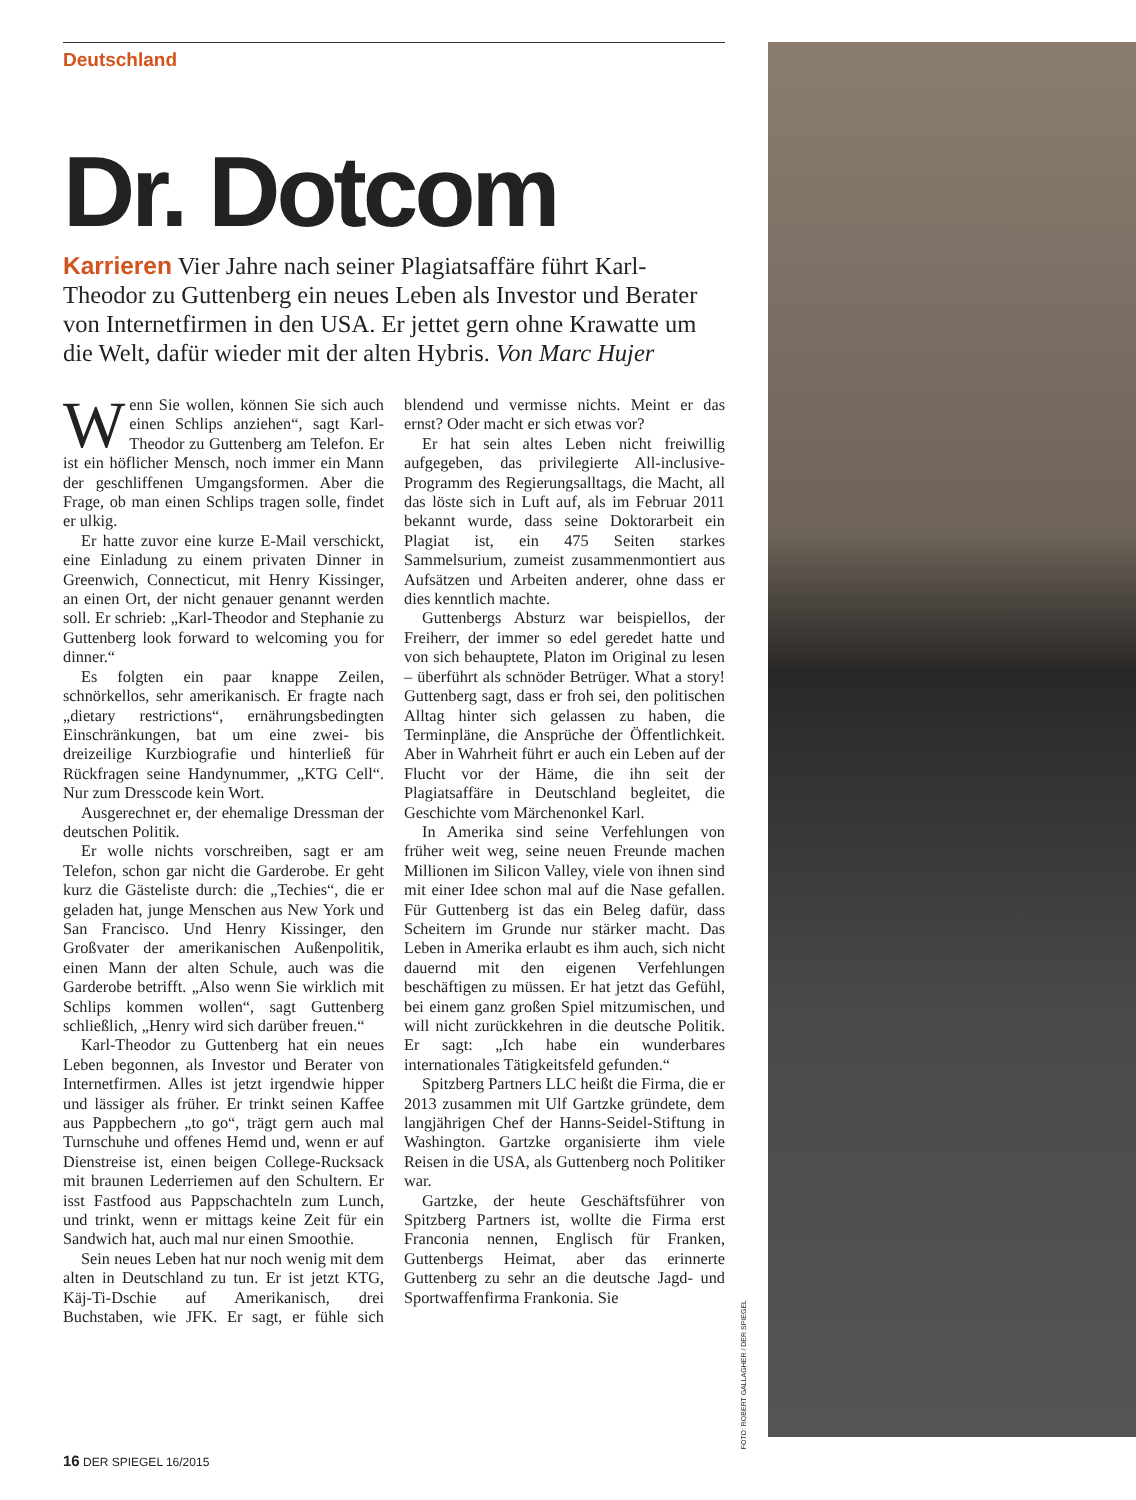Deutschland
Dr. Dotcom
Karrieren Vier Jahre nach seiner Plagiatsaffäre führt Karl-Theodor zu Guttenberg ein neues Leben als Investor und Berater von Internetfirmen in den USA. Er jettet gern ohne Krawatte um die Welt, dafür wieder mit der alten Hybris. Von Marc Hujer
Wenn Sie wollen, können Sie sich auch einen Schlips anziehen“, sagt Karl-Theodor zu Guttenberg am Telefon. Er ist ein höflicher Mensch, noch immer ein Mann der geschliffenen Umgangsformen. Aber die Frage, ob man einen Schlips tragen solle, findet er ulkig.
Er hatte zuvor eine kurze E-Mail verschickt, eine Einladung zu einem privaten Dinner in Greenwich, Connecticut, mit Henry Kissinger, an einen Ort, der nicht genauer genannt werden soll. Er schrieb: „Karl-Theodor and Stephanie zu Guttenberg look forward to welcoming you for dinner.“
Es folgten ein paar knappe Zeilen, schnörkellos, sehr amerikanisch. Er fragte nach „dietary restrictions“, ernährungsbedingten Einschränkungen, bat um eine zwei- bis dreizeilige Kurzbiografie und hinterließ für Rückfragen seine Handynummer, „KTG Cell“. Nur zum Dresscode kein Wort.
Ausgerechnet er, der ehemalige Dressman der deutschen Politik.
Er wolle nichts vorschreiben, sagt er am Telefon, schon gar nicht die Garderobe. Er geht kurz die Gästeliste durch: die „Techies“, die er geladen hat, junge Menschen aus New York und San Francisco. Und Henry Kissinger, den Großvater der amerikanischen Außenpolitik, einen Mann der alten Schule, auch was die Garderobe betrifft. „Also wenn Sie wirklich mit Schlips kommen wollen“, sagt Guttenberg schließlich, „Henry wird sich darüber freuen.“
Karl-Theodor zu Guttenberg hat ein neues Leben begonnen, als Investor und Berater von Internetfirmen. Alles ist jetzt irgendwie hipper und lässiger als früher. Er trinkt seinen Kaffee aus Pappbechern „to go“, trägt gern auch mal Turnschuhe und offenes Hemd und, wenn er auf Dienstreise ist, einen beigen College-Rucksack mit braunen Lederriemen auf den Schultern. Er isst Fastfood aus Pappschachteln zum Lunch, und trinkt, wenn er mittags keine Zeit für ein Sandwich hat, auch mal nur einen Smoothie.
Sein neues Leben hat nur noch wenig mit dem alten in Deutschland zu tun. Er ist jetzt KTG, Käj-Ti-Dschie auf Amerikanisch, drei Buchstaben, wie JFK. Er sagt, er fühle sich blendend und vermisse nichts. Meint er das ernst? Oder macht er sich etwas vor?
Er hat sein altes Leben nicht freiwillig aufgegeben, das privilegierte All-inclusive-Programm des Regierungsalltags, die Macht, all das löste sich in Luft auf, als im Februar 2011 bekannt wurde, dass seine Doktorarbeit ein Plagiat ist, ein 475 Seiten starkes Sammelsurium, zumeist zusammenmontiert aus Aufsätzen und Arbeiten anderer, ohne dass er dies kenntlich machte.
Guttenbergs Absturz war beispiellos, der Freiherr, der immer so edel geredet hatte und von sich behauptete, Platon im Original zu lesen – überführt als schnöder Betrüger. What a story! Guttenberg sagt, dass er froh sei, den politischen Alltag hinter sich gelassen zu haben, die Terminpläne, die Ansprüche der Öffentlichkeit. Aber in Wahrheit führt er auch ein Leben auf der Flucht vor der Häme, die ihn seit der Plagiatsaffäre in Deutschland begleitet, die Geschichte vom Märchenonkel Karl.
In Amerika sind seine Verfehlungen von früher weit weg, seine neuen Freunde machen Millionen im Silicon Valley, viele von ihnen sind mit einer Idee schon mal auf die Nase gefallen. Für Guttenberg ist das ein Beleg dafür, dass Scheitern im Grunde nur stärker macht. Das Leben in Amerika erlaubt es ihm auch, sich nicht dauernd mit den eigenen Verfehlungen beschäftigen zu müssen. Er hat jetzt das Gefühl, bei einem ganz großen Spiel mitzumischen, und will nicht zurückkehren in die deutsche Politik. Er sagt: „Ich habe ein wunderbares internationales Tätigkeitsfeld gefunden.“
Spitzberg Partners LLC heißt die Firma, die er 2013 zusammen mit Ulf Gartzke gründete, dem langjährigen Chef der Hanns-Seidel-Stiftung in Washington. Gartzke organisierte ihm viele Reisen in die USA, als Guttenberg noch Politiker war.
Gartzke, der heute Geschäftsführer von Spitzberg Partners ist, wollte die Firma erst Franconia nennen, Englisch für Franken, Guttenbergs Heimat, aber das erinnerte Guttenberg zu sehr an die deutsche Jagd- und Sportwaffenfirma Frankonia. Sie
FOTO: ROBERT GALLAGHER / DER SPIEGEL
16 DER SPIEGEL 16/2015